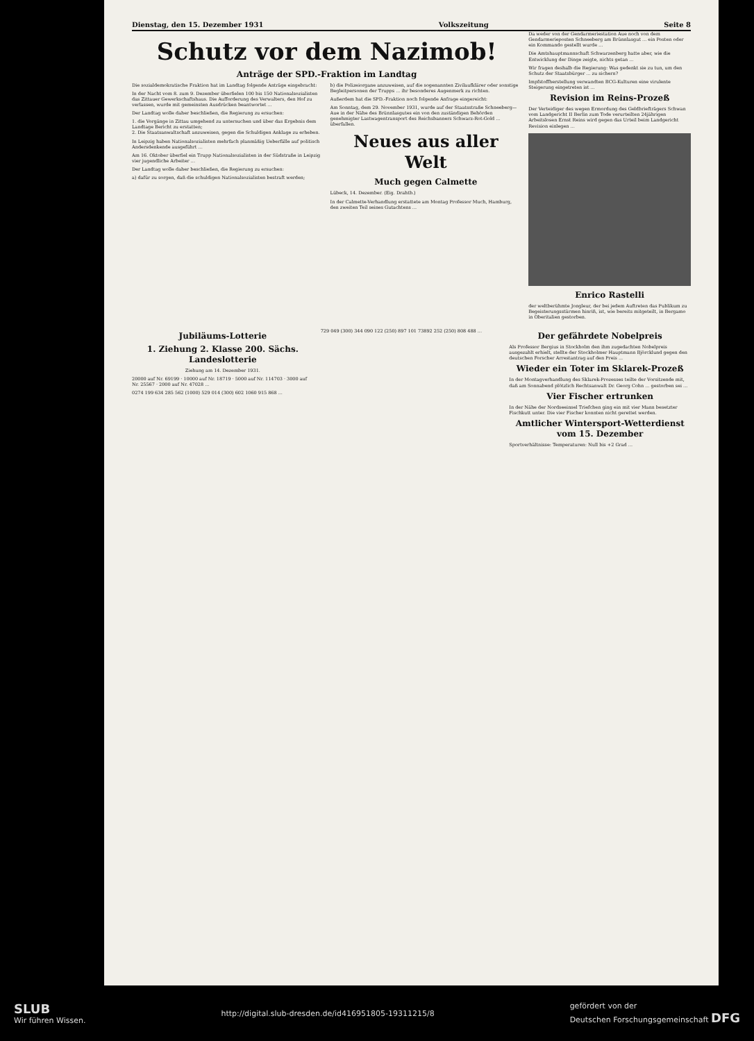Dienstag, den 15. Dezember 1931 Volkszeitung Seite 8
Schutz vor dem Nazimob!
Anträge der SPD.-Fraktion im Landtag
Die sozialdemokratische Fraktion hat im Landtag folgende Anträge eingebracht:
In der Nacht vom 8. zum 9. Dezember überfielen 100 bis 150 Nationalsozialisten das Zittauer Gewerkschaftshaus. Die Aufforderung des Verwalters, den Hof zu verlassen, wurde mit gemeinsten Ausdrücken beantwortet ...
Der Landtag wolle daher beschließen, die Regierung zu ersuchen:
1. die Vorgänge in Zittau umgehend zu untersuchen und über das Ergebnis dem Landtage Bericht zu erstatten;
2. Die Staatsanwaltschaft anzuweisen, gegen die Schuldigen Anklage zu erheben.
In Leipzig haben Nationalsozialisten mehrfach planmäßig Ueberfälle auf politisch Andersdenkende ausgeführt ...
Am 16. Oktober überfiel ein Trupp Nationalsozialisten in der Südstraße in Leipzig vier jugendliche Arbeiter ...
Der Landtag wolle daher beschließen, die Regierung zu ersuchen:
a) dafür zu sorgen, daß die schuldigen Nationalsozialisten bestraft werden;
b) die Polizeiorgane anzuweisen, auf die sogenannten Zivilaufklärer oder sonstige Begleitpersonen der Trupps ... ihr besonderes Augenmerk zu richten.
Außerdem hat die SPD.-Fraktion noch folgende Anfrage eingereicht:
Am Sonntag, dem 29. November 1931, wurde auf der Staatsstraße Schneeberg—Aue in der Nähe des Brünnlasgutes ein von den zuständigen Behörden genehmigter Lastwagentransport des Reichsbanners Schwarz-Rot-Gold ... überfallen.
Neues aus aller Welt
Much gegen Calmette
Lübeck, 14. Dezember. (Eig. Drahtb.)
In der Calmette-Verhandlung erstattete am Montag Professor Much, Hamburg, den zweiten Teil seines Gutachtens ...
Da weder von der Gendarmeriestation Aue noch von dem Gendarmerieposten Schneeberg am Brünnlasgut ... ein Posten oder ein Kommando gestellt wurde ...
Die Amtshauptmannschaft Schwarzenberg hatte aber, wie die Entwicklung der Dinge zeigte, nichts getan ...
Wir fragen deshalb die Regierung: Was gedenkt sie zu tun, um den Schutz der Staatsbürger ... zu sichern?
Impfstoffherstellung verwandten BCG-Kulturen eine virulente Steigerung eingetreten ist ...
Revision im Reins-Prozeß
Der Verteidiger des wegen Ermordung des Geldbriefträgers Schwan vom Landgericht II Berlin zum Tode verurteilten 24jährigen Arbeitslosen Ernst Reins wird gegen das Urteil beim Landgericht Revision einlegen ...
Enrico Rastelli
der weltberühmte Jongleur, der bei jedem Auftreten das Publikum zu Begeisterungsstürmen hinriß, ist, wie bereits mitgeteilt, in Bergamo in Oberitalien gestorben.
Jubiläums-Lotterie
1. Ziehung 2. Klasse 200. Sächs. Landeslotterie
Ziehung am 14. Dezember 1931.
20000 auf Nr. 69199 · 10000 auf Nr. 18719 · 5000 auf Nr. 114703 · 3000 auf Nr. 25567 · 2000 auf Nr. 47028 ...
0274 199 634 285 562 (1000) 529 014 (300) 602 1060 915 868 ...
729 049 (300) 344 090 122 (250) 897 101 73892 252 (250) 808 488 ...
Der gefährdete Nobelpreis
Als Professor Bergius in Stockholm den ihm zugedachten Nobelpreis ausgezahlt erhielt, stellte der Stockholmer Hauptmann Björcklund gegen den deutschen Forscher Arrestantrag auf den Preis ...
Wieder ein Toter im Sklarek-Prozeß
In der Montagverhandlung des Sklarek-Prozesses teilte der Vorsitzende mit, daß am Sonnabend plötzlich Rechtsanwalt Dr. Georg Cohn ... gestorben sei ...
Vier Fischer ertrunken
In der Nähe der Nordseeinsel Triefchen ging ein mit vier Mann besetzter Fischkutt unter. Die vier Fischer konnten nicht gerettet werden.
Amtlicher Wintersport-Wetterdienst vom 15. Dezember
Sportverhältnisse: Temperaturen: Null bis +2 Grad ...
SLUB
Wir führen Wissen. http://digital.slub-dresden.de/id416951805-19311215/8 gefördert von der
Deutschen Forschungsgemeinschaft DFG